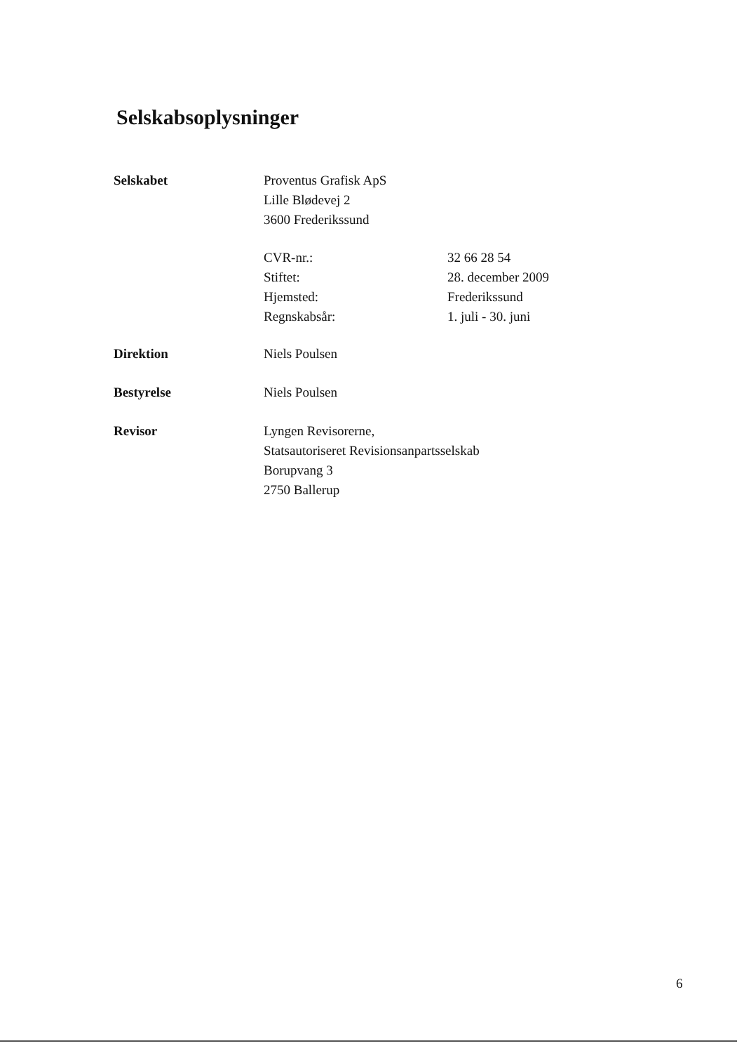Selskabsoplysninger
Selskabet Proventus Grafisk ApS
Lille Blødevej 2
3600 Frederikssund
CVR-nr.: 32 66 28 54 Stiftet: 28. december 2009 Hjemsted: Frederikssund Regnskabsår: 1. juli - 30. juni
Direktion Niels Poulsen
Bestyrelse Niels Poulsen
Revisor Lyngen Revisorerne,
Statsautoriseret Revisionsanpartsselskab
Borupvang 3
2750 Ballerup
6